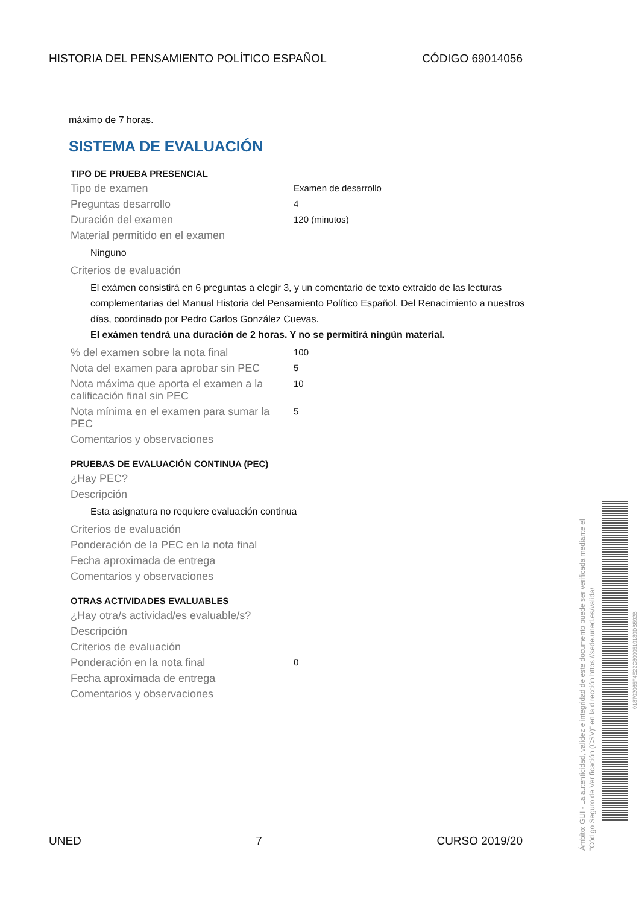HISTORIA DEL PENSAMIENTO POLÍTICO ESPAÑOL CÓDIGO 69014056
máximo de 7 horas.
SISTEMA DE EVALUACIÓN
TIPO DE PRUEBA PRESENCIAL
Tipo de examen Examen de desarrollo
Preguntas desarrollo 4
Duración del examen 120 (minutos)
Material permitido en el examen
Ninguno
Criterios de evaluación
El exámen consistirá en 6 preguntas a elegir 3, y un comentario de texto extraido de las lecturas complementarias del Manual Historia del Pensamiento Político Español. Del Renacimiento a nuestros días, coordinado por Pedro Carlos González Cuevas.
El exámen tendrá una duración de 2 horas. Y no se permitirá ningún material.
% del examen sobre la nota final 100
Nota del examen para aprobar sin PEC 5
Nota máxima que aporta el examen a la calificación final sin PEC 10
Nota mínima en el examen para sumar la PEC 5
Comentarios y observaciones
PRUEBAS DE EVALUACIÓN CONTINUA (PEC)
¿Hay PEC?
Descripción
Esta asignatura no requiere evaluación continua
Criterios de evaluación
Ponderación de la PEC en la nota final
Fecha aproximada de entrega
Comentarios y observaciones
OTRAS ACTIVIDADES EVALUABLES
¿Hay otra/s actividad/es evaluable/s?
Descripción
Criterios de evaluación
Ponderación en la nota final 0
Fecha aproximada de entrega
Comentarios y observaciones
UNED 7 CURSO 2019/20
Ámbito: GUI - La autenticidad, validez e integridad de este documento puede ser verificada mediante el "Código Seguro de Verificación (CSV)" en la dirección https://sede.uned.es/valida/
018702065F4E22C8000519139DB592B